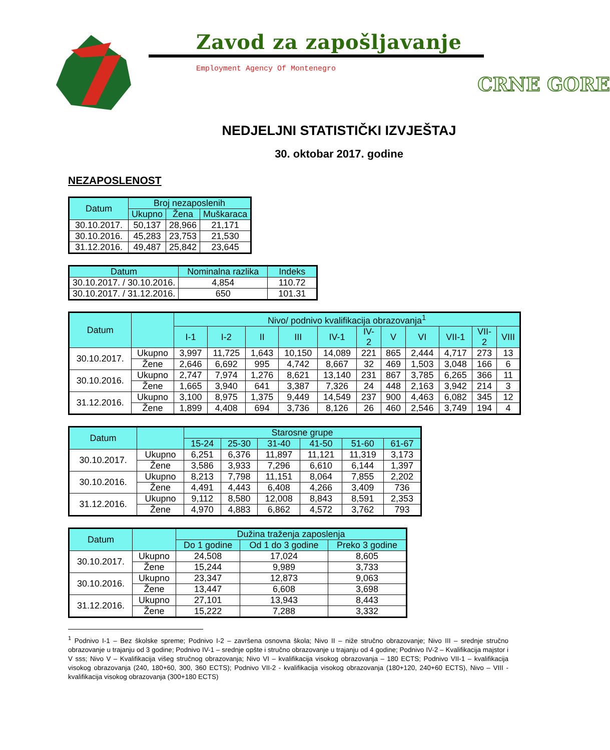Zavod za zapošljavanje
Employment Agency Of Montenegro
CRNE GORE
NEDJELJNI STATISTIČKI IZVJEŠTAJ
30. oktobar 2017. godine
NEZAPOSLENOST
| Datum | Broj nezaposlenih | | |
| --- | --- | --- | --- |
| | Ukupno | Žena | Muškaraca |
| 30.10.2017. | 50,137 | 28,966 | 21,171 |
| 30.10.2016. | 45,283 | 23,753 | 21,530 |
| 31.12.2016. | 49,487 | 25,842 | 23,645 |
| Datum | Nominalna razlika | Indeks |
| --- | --- | --- |
| 30.10.2017. / 30.10.2016. | 4,854 | 110.72 |
| 30.10.2017. / 31.12.2016. | 650 | 101.31 |
| Datum | | Nivo/ podnivo kvalifikacija obrazovanja<sup>1</sup> | | | | | | | | | | |
| --- | --- | --- | --- | --- | --- | --- | --- | --- | --- | --- | --- | --- |
| | | I-1 | I-2 | II | III | IV-1 | IV- 2 | V | VI | VII-1 | VII- 2 | VIII |
| 30.10.2017. | Ukupno | 3,997 | 11,725 | 1,643 | 10,150 | 14,089 | 221 | 865 | 2,444 | 4,717 | 273 | 13 |
| | Žene | 2,646 | 6,692 | 995 | 4,742 | 8,667 | 32 | 469 | 1,503 | 3,048 | 166 | 6 |
| 30.10.2016. | Ukupno | 2,747 | 7,974 | 1,276 | 8,621 | 13,140 | 231 | 867 | 3,785 | 6,265 | 366 | 11 |
| | Žene | 1,665 | 3,940 | 641 | 3,387 | 7,326 | 24 | 448 | 2,163 | 3,942 | 214 | 3 |
| 31.12.2016. | Ukupno | 3,100 | 8,975 | 1,375 | 9,449 | 14,549 | 237 | 900 | 4,463 | 6,082 | 345 | 12 |
| | Žene | 1,899 | 4,408 | 694 | 3,736 | 8,126 | 26 | 460 | 2,546 | 3,749 | 194 | 4 |
| Datum | | Starosne grupe | | | | | |
| --- | --- | --- | --- | --- | --- | --- | --- |
| | | 15-24 | 25-30 | 31-40 | 41-50 | 51-60 | 61-67 |
| 30.10.2017. | Ukupno | 6,251 | 6,376 | 11,897 | 11,121 | 11,319 | 3,173 |
| | Žene | 3,586 | 3,933 | 7,296 | 6,610 | 6,144 | 1,397 |
| 30.10.2016. | Ukupno | 8,213 | 7,798 | 11,151 | 8,064 | 7,855 | 2,202 |
| | Žene | 4,491 | 4,443 | 6,408 | 4,266 | 3,409 | 736 |
| 31.12.2016. | Ukupno | 9,112 | 8,580 | 12,008 | 8,843 | 8,591 | 2,353 |
| | Žene | 4,970 | 4,883 | 6,862 | 4,572 | 3,762 | 793 |
| Datum | | Dužina traženja zaposlenja | | |
| --- | --- | --- | --- | --- |
| | | Do 1 godine | Od 1 do 3 godine | Preko 3 godine |
| 30.10.2017. | Ukupno | 24,508 | 17,024 | 8,605 |
| | Žene | 15,244 | 9,989 | 3,733 |
| 30.10.2016. | Ukupno | 23,347 | 12,873 | 9,063 |
| | Žene | 13,447 | 6,608 | 3,698 |
| 31.12.2016. | Ukupno | 27,101 | 13,943 | 8,443 |
| | Žene | 15,222 | 7,288 | 3,332 |
<sup>1</sup> Podnivo I-1 – Bez školske spreme; Podnivo I-2 – završena osnovna škola; Nivo II – niže stručno obrazovanje; Nivo III – srednje stručno obrazovanje u trajanju od 3 godine; Podnivo IV-1 – srednje opšte i stručno obrazovanje u trajanju od 4 godine; Podnivo IV-2 – Kvalifikacija majstor i V sss; Nivo V – Kvalifikacija višeg stručnog obrazovanja; Nivo VI – kvalifikacija visokog obrazovanja – 180 ECTS; Podnivo VII-1 – kvalifikacija visokog obrazovanja (240, 180+60, 300, 360 ECTS); Podnivo VII-2 - kvalifikacija visokog obrazovanja (180+120, 240+60 ECTS), Nivo – VIII - kvalifikacija visokog obrazovanja (300+180 ECTS)